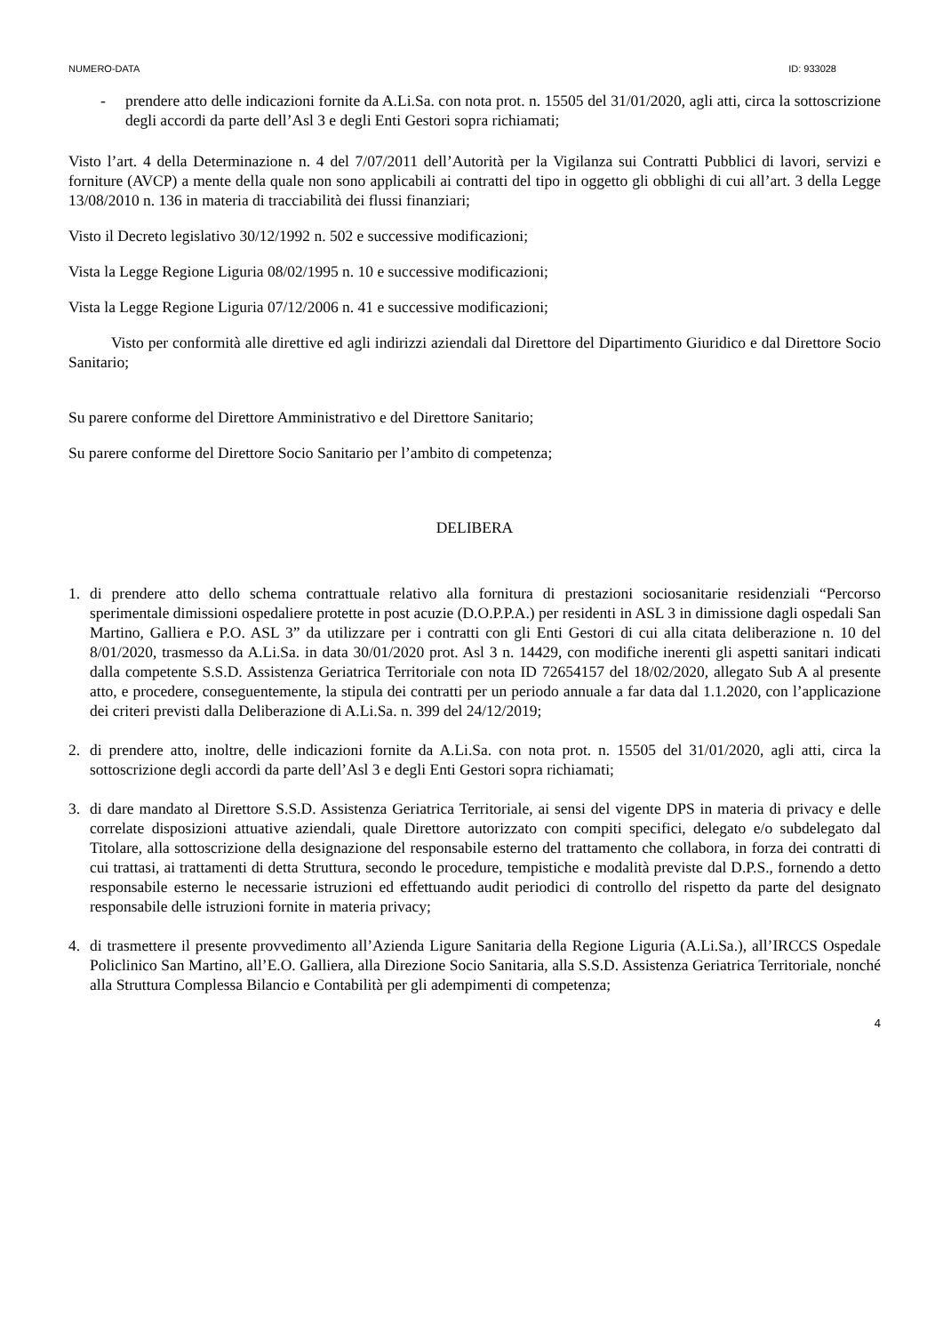NUMERO-DATA ID: 933028
- prendere atto delle indicazioni fornite da A.Li.Sa. con nota prot. n. 15505 del 31/01/2020, agli atti, circa la sottoscrizione degli accordi da parte dell’Asl 3 e degli Enti Gestori sopra richiamati;
Visto l’art. 4 della Determinazione n. 4 del 7/07/2011 dell’Autorità per la Vigilanza sui Contratti Pubblici di lavori, servizi e forniture (AVCP) a mente della quale non sono applicabili ai contratti del tipo in oggetto gli obblighi di cui all’art. 3 della Legge 13/08/2010 n. 136 in materia di tracciabilità dei flussi finanziari;
Visto il Decreto legislativo 30/12/1992 n. 502 e successive modificazioni;
Vista la Legge Regione Liguria 08/02/1995 n. 10 e successive modificazioni;
Vista la Legge Regione Liguria 07/12/2006 n. 41 e successive modificazioni;
Visto per conformità alle direttive ed agli indirizzi aziendali dal Direttore del Dipartimento Giuridico e dal Direttore Socio Sanitario;
Su parere conforme del Direttore Amministrativo e del Direttore Sanitario;
Su parere conforme del Direttore Socio Sanitario per l’ambito di competenza;
DELIBERA
1. di prendere atto dello schema contrattuale relativo alla fornitura di prestazioni sociosanitarie residenziali “Percorso sperimentale dimissioni ospedaliere protette in post acuzie (D.O.P.P.A.) per residenti in ASL 3 in dimissione dagli ospedali San Martino, Galliera e P.O. ASL 3” da utilizzare per i contratti con gli Enti Gestori di cui alla citata deliberazione n. 10 del 8/01/2020, trasmesso da A.Li.Sa. in data 30/01/2020 prot. Asl 3 n. 14429, con modifiche inerenti gli aspetti sanitari indicati dalla competente S.S.D. Assistenza Geriatrica Territoriale con nota ID 72654157 del 18/02/2020, allegato Sub A al presente atto, e procedere, conseguentemente, la stipula dei contratti per un periodo annuale a far data dal 1.1.2020, con l’applicazione dei criteri previsti dalla Deliberazione di A.Li.Sa. n. 399 del 24/12/2019;
2. di prendere atto, inoltre, delle indicazioni fornite da A.Li.Sa. con nota prot. n. 15505 del 31/01/2020, agli atti, circa la sottoscrizione degli accordi da parte dell’Asl 3 e degli Enti Gestori sopra richiamati;
3. di dare mandato al Direttore S.S.D. Assistenza Geriatrica Territoriale, ai sensi del vigente DPS in materia di privacy e delle correlate disposizioni attuative aziendali, quale Direttore autorizzato con compiti specifici, delegato e/o subdelegato dal Titolare, alla sottoscrizione della designazione del responsabile esterno del trattamento che collabora, in forza dei contratti di cui trattasi, ai trattamenti di detta Struttura, secondo le procedure, tempistiche e modalità previste dal D.P.S., fornendo a detto responsabile esterno le necessarie istruzioni ed effettuando audit periodici di controllo del rispetto da parte del designato responsabile delle istruzioni fornite in materia privacy;
4. di trasmettere il presente provvedimento all’Azienda Ligure Sanitaria della Regione Liguria (A.Li.Sa.), all’IRCCS Ospedale Policlinico San Martino, all’E.O. Galliera, alla Direzione Socio Sanitaria, alla S.S.D. Assistenza Geriatrica Territoriale, nonché alla Struttura Complessa Bilancio e Contabilità per gli adempimenti di competenza;
4